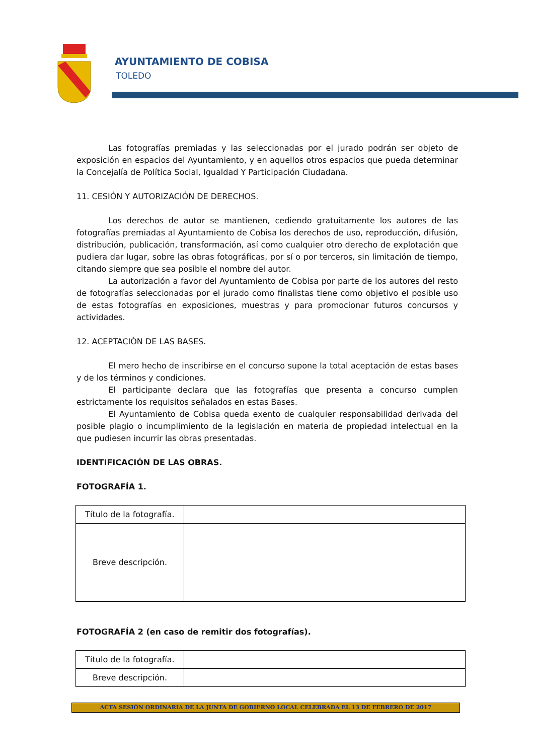AYUNTAMIENTO DE COBISA
TOLEDO
Las fotografías premiadas y las seleccionadas por el jurado podrán ser objeto de exposición en espacios del Ayuntamiento, y en aquellos otros espacios que pueda determinar la Concejalía de Política Social, Igualdad Y Participación Ciudadana.
11. CESIÓN Y AUTORIZACIÓN DE DERECHOS.
Los derechos de autor se mantienen, cediendo gratuitamente los autores de las fotografías premiadas al Ayuntamiento de Cobisa los derechos de uso, reproducción, difusión, distribución, publicación, transformación, así como cualquier otro derecho de explotación que pudiera dar lugar, sobre las obras fotográficas, por sí o por terceros, sin limitación de tiempo, citando siempre que sea posible el nombre del autor.
La autorización a favor del Ayuntamiento de Cobisa por parte de los autores del resto de fotografías seleccionadas por el jurado como finalistas tiene como objetivo el posible uso de estas fotografías en exposiciones, muestras y para promocionar futuros concursos y actividades.
12. ACEPTACIÓN DE LAS BASES.
El mero hecho de inscribirse en el concurso supone la total aceptación de estas bases y de los términos y condiciones.
El participante declara que las fotografías que presenta a concurso cumplen estrictamente los requisitos señalados en estas Bases.
El Ayuntamiento de Cobisa queda exento de cualquier responsabilidad derivada del posible plagio o incumplimiento de la legislación en materia de propiedad intelectual en la que pudiesen incurrir las obras presentadas.
IDENTIFICACIÓN DE LAS OBRAS.
FOTOGRAFÍA 1.
| Título de la fotografía. | |
| Breve descripción. | |
FOTOGRAFÍA 2 (en caso de remitir dos fotografías).
| Título de la fotografía. | |
| Breve descripción. | |
ACTA SESIÓN ORDINARIA DE LA JUNTA DE GOBIERNO LOCAL CELEBRADA EL 13 DE FEBRERO DE 2017